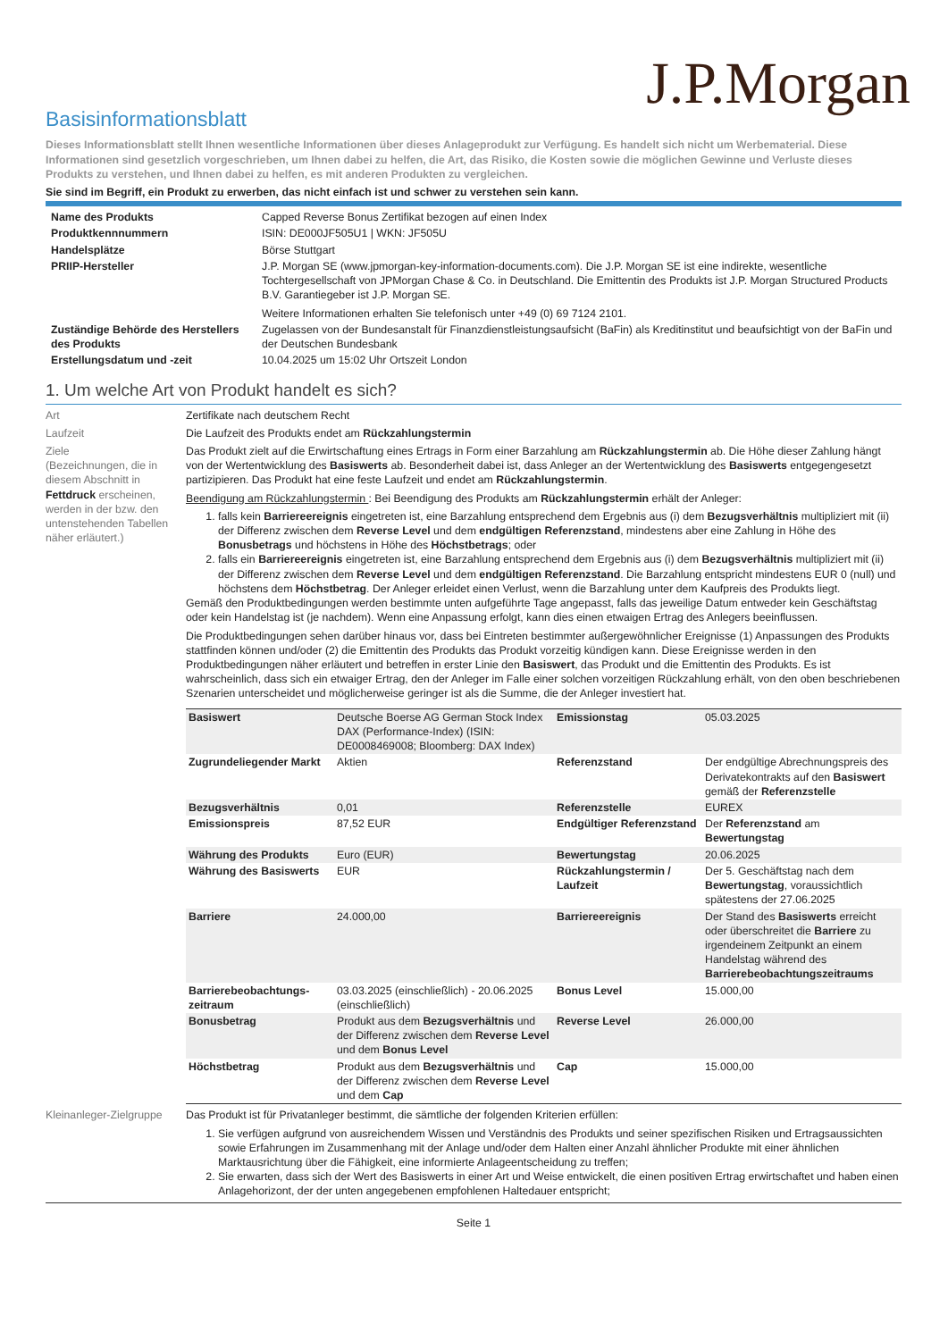J.P.Morgan
Basisinformationsblatt
Dieses Informationsblatt stellt Ihnen wesentliche Informationen über dieses Anlageprodukt zur Verfügung. Es handelt sich nicht um Werbematerial. Diese Informationen sind gesetzlich vorgeschrieben, um Ihnen dabei zu helfen, die Art, das Risiko, die Kosten sowie die möglichen Gewinne und Verluste dieses Produkts zu verstehen, und Ihnen dabei zu helfen, es mit anderen Produkten zu vergleichen.
Sie sind im Begriff, ein Produkt zu erwerben, das nicht einfach ist und schwer zu verstehen sein kann.
| Name des Produkts | Capped Reverse Bonus Zertifikat bezogen auf einen Index |
| Produktkennnummern | ISIN: DE000JF505U1 / WKN: JF505U |
| Handelsplätze | Börse Stuttgart |
| PRIIP-Hersteller | J.P. Morgan SE (www.jpmorgan-key-information-documents.com). Die J.P. Morgan SE ist eine indirekte, wesentliche Tochtergesellschaft von JPMorgan Chase & Co. in Deutschland. Die Emittentin des Produkts ist J.P. Morgan Structured Products B.V. Garantiegeber ist J.P. Morgan SE. Weitere Informationen erhalten Sie telefonisch unter +49 (0) 69 7124 2101. |
| Zuständige Behörde des Herstellers des Produkts | Zugelassen von der Bundesanstalt für Finanzdienstleistungsaufsicht (BaFin) als Kreditinstitut und beaufsichtigt von der BaFin und der Deutschen Bundesbank |
| Erstellungsdatum und -zeit | 10.04.2025 um 15:02 Uhr Ortszeit London |
1. Um welche Art von Produkt handelt es sich?
Art Zertifikate nach deutschem Recht
Laufzeit Die Laufzeit des Produkts endet am Rückzahlungstermin
Ziele
(Bezeichnungen, die in diesem Abschnitt in Fettdruck erscheinen, werden in der bzw. den untenstehenden Tabellen näher erläutert.)
Das Produkt zielt auf die Erwirtschaftung eines Ertrags in Form einer Barzahlung am Rückzahlungstermin ab. Die Höhe dieser Zahlung hängt von der Wertentwicklung des Basiswerts ab. Besonderheit dabei ist, dass Anleger an der Wertentwicklung des Basiswerts entgegengesetzt partizipieren. Das Produkt hat eine feste Laufzeit und endet am Rückzahlungstermin.
Beendigung am Rückzahlungstermin : Bei Beendigung des Produkts am Rückzahlungstermin erhält der Anleger:
1. falls kein Barriereereignis eingetreten ist, eine Barzahlung entsprechend dem Ergebnis aus (i) dem Bezugsverhältnis multipliziert mit (ii) der Differenz zwischen dem Reverse Level und dem endgültigen Referenzstand, mindestens aber eine Zahlung in Höhe des Bonusbetrags und höchstens in Höhe des Höchstbetrags; oder
2. falls ein Barriereereignis eingetreten ist, eine Barzahlung entsprechend dem Ergebnis aus (i) dem Bezugsverhältnis multipliziert mit (ii) der Differenz zwischen dem Reverse Level und dem endgültigen Referenzstand. Die Barzahlung entspricht mindestens EUR 0 (null) und höchstens dem Höchstbetrag. Der Anleger erleidet einen Verlust, wenn die Barzahlung unter dem Kaufpreis des Produkts liegt.
Gemäß den Produktbedingungen werden bestimmte unten aufgeführte Tage angepasst, falls das jeweilige Datum entweder kein Geschäftstag oder kein Handelstag ist (je nachdem). Wenn eine Anpassung erfolgt, kann dies einen etwaigen Ertrag des Anlegers beeinflussen.
Die Produktbedingungen sehen darüber hinaus vor, dass bei Eintreten bestimmter außergewöhnlicher Ereignisse (1) Anpassungen des Produkts stattfinden können und/oder (2) die Emittentin des Produkts das Produkt vorzeitig kündigen kann. Diese Ereignisse werden in den Produktbedingungen näher erläutert und betreffen in erster Linie den Basiswert, das Produkt und die Emittentin des Produkts. Es ist wahrscheinlich, dass sich ein etwaiger Ertrag, den der Anleger im Falle einer solchen vorzeitigen Rückzahlung erhält, von den oben beschriebenen Szenarien unterscheidet und möglicherweise geringer ist als die Summe, die der Anleger investiert hat.
| Basiswert | Deutsche Boerse AG German Stock Index DAX (Performance-Index) (ISIN: DE0008469008; Bloomberg: DAX Index) | Emissionstag | 05.03.2025 |
| Zugrundeliegender Markt | Aktien | Referenzstand | Der endgültige Abrechnungspreis des Derivatekontrakts auf den Basiswert gemäß der Referenzstelle |
| Bezugsverhältnis | 0,01 | Referenzstelle | EUREX |
| Emissionspreis | 87,52 EUR | Endgültiger Referenzstand | Der Referenzstand am Bewertungstag |
| Währung des Produkts | Euro (EUR) | Bewertungstag | 20.06.2025 |
| Währung des Basiswerts | EUR | Rückzahlungstermin / Laufzeit | Der 5. Geschäftstag nach dem Bewertungstag , voraussichtlich spätestens der 27.06.2025 |
| Barriere | 24.000,00 | Barriereereignis | Der Stand des Basiswerts erreicht oder überschreitet die Barriere zu irgendeinem Zeitpunkt an einem Handelstag während des Barrierebeobachtungszeitraums |
| Barrierebeobachtungs-zeitraum | 03.03.2025 (einschließlich) - 20.06.2025 (einschließlich) | Bonus Level | 15.000,00 |
| Bonusbetrag | Produkt aus dem Bezugsverhältnis und der Differenz zwischen dem Reverse Level und dem Bonus Level | Reverse Level | 26.000,00 |
| Höchstbetrag | Produkt aus dem Bezugsverhältnis und der Differenz zwischen dem Reverse Level und dem Cap | Cap | 15.000,00 |
Kleinanleger-Zielgruppe
Das Produkt ist für Privatanleger bestimmt, die sämtliche der folgenden Kriterien erfüllen:
1. Sie verfügen aufgrund von ausreichendem Wissen und Verständnis des Produkts und seiner spezifischen Risiken und Ertragsaussichten sowie Erfahrungen im Zusammenhang mit der Anlage und/oder dem Halten einer Anzahl ähnlicher Produkte mit einer ähnlichen Marktausrichtung über die Fähigkeit, eine informierte Anlageentscheidung zu treffen;
2. Sie erwarten, dass sich der Wert des Basiswerts in einer Art und Weise entwickelt, die einen positiven Ertrag erwirtschaftet und haben einen Anlagehorizont, der der unten angegebenen empfohlenen Haltedauer entspricht;
Seite 1